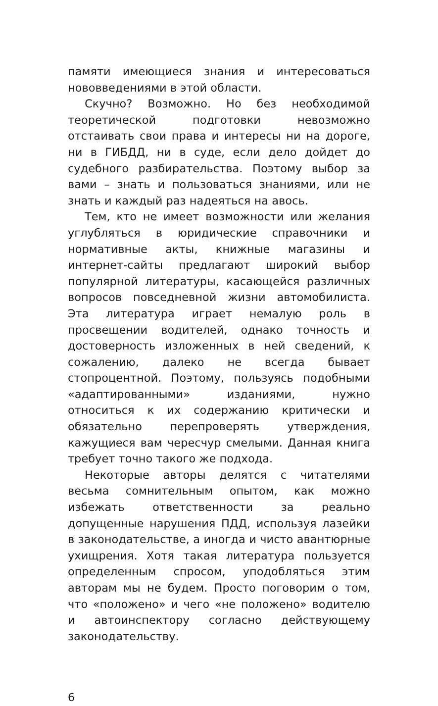памяти имеющиеся знания и интересоваться нововведениями в этой области.
Скучно? Возможно. Но без необходимой теоретической подготовки невозможно отстаивать свои права и интересы ни на дороге, ни в ГИБДД, ни в суде, если дело дойдет до судебного разбирательства. Поэтому выбор за вами – знать и пользоваться знаниями, или не знать и каждый раз надеяться на авось.
Тем, кто не имеет возможности или желания углубляться в юридические справочники и нормативные акты, книжные магазины и интернет-сайты предлагают широкий выбор популярной литературы, касающейся различных вопросов повседневной жизни автомобилиста. Эта литература играет немалую роль в просвещении водителей, однако точность и достоверность изложенных в ней сведений, к сожалению, далеко не всегда бывает стопроцентной. Поэтому, пользуясь подобными «адаптированными» изданиями, нужно относиться к их содержанию критически и обязательно перепроверять утверждения, кажущиеся вам чересчур смелыми. Данная книга требует точно такого же подхода.
Некоторые авторы делятся с читателями весьма сомнительным опытом, как можно избежать ответственности за реально допущенные нарушения ПДД, используя лазейки в законодательстве, а иногда и чисто авантюрные ухищрения. Хотя такая литература пользуется определенным спросом, уподобляться этим авторам мы не будем. Просто поговорим о том, что «положено» и чего «не положено» водителю и автоинспектору согласно действующему законодательству.
6